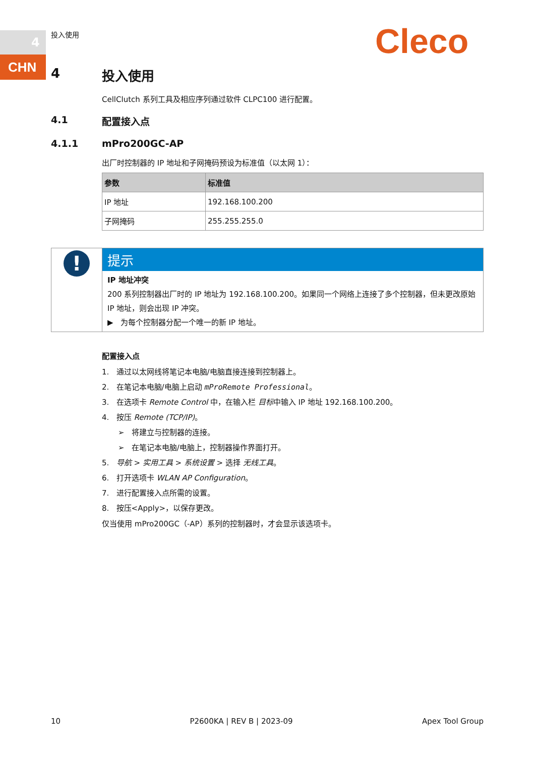4
CHN
投入使用 Cleco
4 投入使用
CellClutch 系列工具及相应序列通过软件 CLPC100 进行配置。
4.1 配置接入点
4.1.1 mPro200GC-AP
出厂时控制器的 IP 地址和子网掩码预设为标准值（以太网 1）：
| 参数 | 标准值 |
| --- | --- |
| IP 地址 | 192.168.100.200 |
| 子网掩码 | 255.255.255.0 |
!
提示
IP 地址冲突
200 系列控制器出厂时的 IP 地址为 192.168.100.200。如果同一个网络上连接了多个控制器，但未更改原始 IP 地址，则会出现 IP 冲突。
▶ 为每个控制器分配一个唯一的新 IP 地址。
配置接入点
1. 通过以太网线将笔记本电脑/电脑直接连接到控制器上。
2. 在笔记本电脑/电脑上启动 mProRemote Professional。
3. 在选项卡 Remote Control 中，在输入栏 目标中输入 IP 地址 192.168.100.200。
4. 按压 Remote (TCP/IP)。
➢ 将建立与控制器的连接。
➢ 在笔记本电脑/电脑上，控制器操作界面打开。
5. 导航 > 实用工具 > 系统设置 > 选择 无线工具。
6. 打开选项卡 WLAN AP Configuration。
7. 进行配置接入点所需的设置。
8. 按压<Apply>，以保存更改。
仅当使用 mPro200GC（-AP）系列的控制器时，才会显示该选项卡。
10 P2600KA | REV B | 2023-09 Apex Tool Group